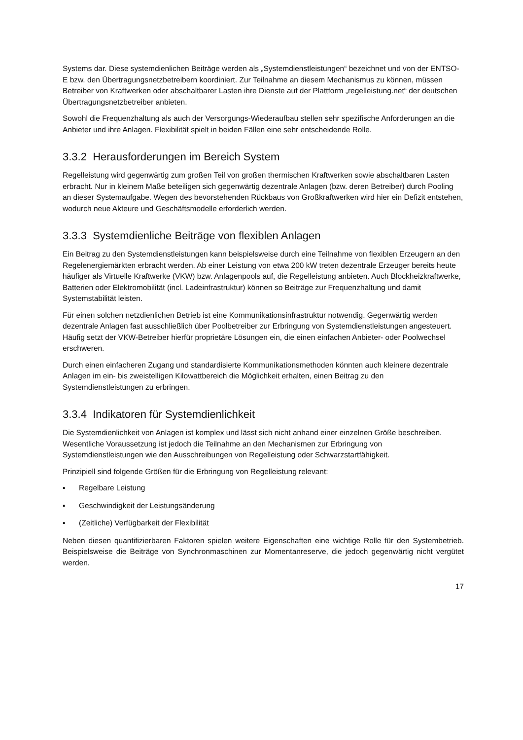Systems dar. Diese systemdienlichen Beiträge werden als „Systemdienstleistungen“ bezeichnet und von der ENTSO-E bzw. den Übertragungsnetzbetreibern koordiniert. Zur Teilnahme an diesem Mechanismus zu können, müssen Betreiber von Kraftwerken oder abschaltbarer Lasten ihre Dienste auf der Plattform „regelleistung.net“ der deutschen Übertragungsnetzbetreiber anbieten.
Sowohl die Frequenzhaltung als auch der Versorgungs-Wiederaufbau stellen sehr spezifische Anforderungen an die Anbieter und ihre Anlagen. Flexibilität spielt in beiden Fällen eine sehr entscheidende Rolle.
3.3.2 Herausforderungen im Bereich System
Regelleistung wird gegenwärtig zum großen Teil von großen thermischen Kraftwerken sowie abschaltbaren Lasten erbracht. Nur in kleinem Maße beteiligen sich gegenwärtig dezentrale Anlagen (bzw. deren Betreiber) durch Pooling an dieser Systemaufgabe. Wegen des bevorstehenden Rückbaus von Großkraftwerken wird hier ein Defizit entstehen, wodurch neue Akteure und Geschäftsmodelle erforderlich werden.
3.3.3 Systemdienliche Beiträge von flexiblen Anlagen
Ein Beitrag zu den Systemdienstleistungen kann beispielsweise durch eine Teilnahme von flexiblen Erzeugern an den Regelenergiemärkten erbracht werden. Ab einer Leistung von etwa 200 kW treten dezentrale Erzeuger bereits heute häufiger als Virtuelle Kraftwerke (VKW) bzw. Anlagenpools auf, die Regelleistung anbieten. Auch Blockheizkraftwerke, Batterien oder Elektromobilität (incl. Ladeinfrastruktur) können so Beiträge zur Frequenzhaltung und damit Systemstabilität leisten.
Für einen solchen netzdienlichen Betrieb ist eine Kommunikationsinfrastruktur notwendig. Gegenwärtig werden dezentrale Anlagen fast ausschließlich über Poolbetreiber zur Erbringung von Systemdienstleistungen angesteuert. Häufig setzt der VKW-Betreiber hierfür proprietäre Lösungen ein, die einen einfachen Anbieter- oder Poolwechsel erschweren.
Durch einen einfacheren Zugang und standardisierte Kommunikationsmethoden könnten auch kleinere dezentrale Anlagen im ein- bis zweistelligen Kilowattbereich die Möglichkeit erhalten, einen Beitrag zu den Systemdienstleistungen zu erbringen.
3.3.4 Indikatoren für Systemdienlichkeit
Die Systemdienlichkeit von Anlagen ist komplex und lässt sich nicht anhand einer einzelnen Größe beschreiben. Wesentliche Voraussetzung ist jedoch die Teilnahme an den Mechanismen zur Erbringung von Systemdienstleistungen wie den Ausschreibungen von Regelleistung oder Schwarzstartfähigkeit.
Prinzipiell sind folgende Größen für die Erbringung von Regelleistung relevant:
▪ Regelbare Leistung
▪ Geschwindigkeit der Leistungsänderung
▪ (Zeitliche) Verfügbarkeit der Flexibilität
Neben diesen quantifizierbaren Faktoren spielen weitere Eigenschaften eine wichtige Rolle für den Systembetrieb. Beispielsweise die Beiträge von Synchronmaschinen zur Momentanreserve, die jedoch gegenwärtig nicht vergütet werden.
17